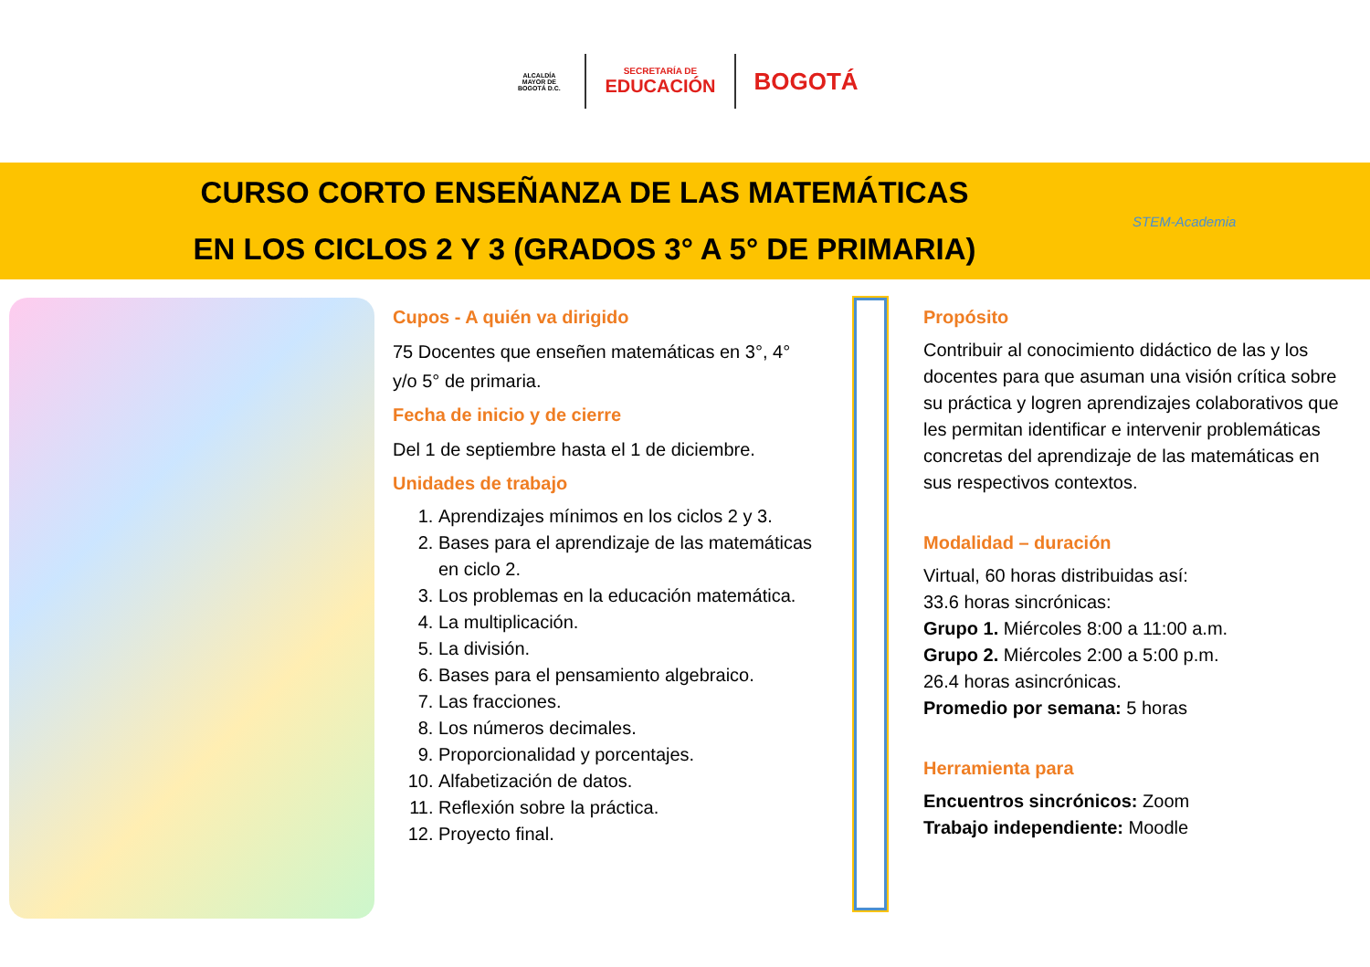ALCALDÍA MAYOR DE BOGOTÁ D.C.
SECRETARÍA DE
EDUCACIÓN
BOGOTÁ
CURSO CORTO ENSEÑANZA DE LAS MATEMÁTICAS
EN LOS CICLOS 2 Y 3 (GRADOS 3° A 5° DE PRIMARIA)
STEM-Academia
Cupos - A quién va dirigido
75 Docentes que enseñen matemáticas en 3°, 4° y/o 5° de primaria.
Fecha de inicio y de cierre
Del 1 de septiembre hasta el 1 de diciembre.
Unidades de trabajo
1. Aprendizajes mínimos en los ciclos 2 y 3.
2. Bases para el aprendizaje de las matemáticas en ciclo 2.
3. Los problemas en la educación matemática.
4. La multiplicación.
5. La división.
6. Bases para el pensamiento algebraico.
7. Las fracciones.
8. Los números decimales.
9. Proporcionalidad y porcentajes.
10. Alfabetización de datos.
11. Reflexión sobre la práctica.
12. Proyecto final.
Propósito
Contribuir al conocimiento didáctico de las y los docentes para que asuman una visión crítica sobre su práctica y logren aprendizajes colaborativos que les permitan identificar e intervenir problemáticas concretas del aprendizaje de las matemáticas en sus respectivos contextos.
Modalidad – duración
Virtual, 60 horas distribuidas así:
33.6 horas sincrónicas:
Grupo 1. Miércoles 8:00 a 11:00 a.m.
Grupo 2. Miércoles 2:00 a 5:00 p.m.
26.4 horas asincrónicas.
Promedio por semana: 5 horas
Herramienta para
Encuentros sincrónicos: Zoom
Trabajo independiente: Moodle